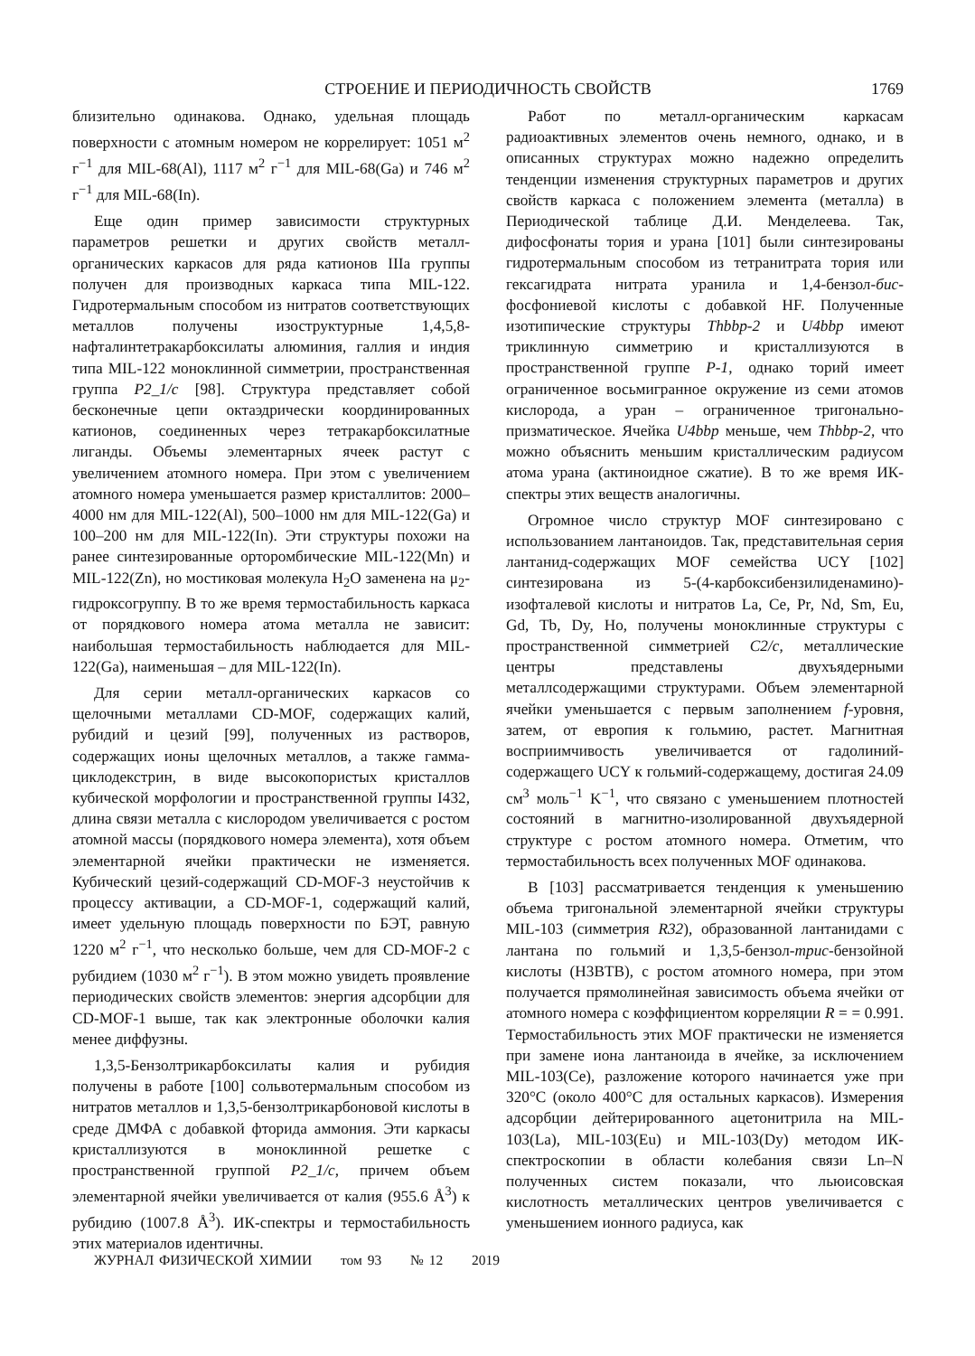СТРОЕНИЕ И ПЕРИОДИЧНОСТЬ СВОЙСТВ
1769
близительно одинакова. Однако, удельная площадь поверхности с атомным номером не коррелирует: 1051 м<sup>2</sup> г<sup>−1</sup> для MIL-68(Al), 1117 м<sup>2</sup> г<sup>−1</sup> для MIL-68(Ga) и 746 м<sup>2</sup> г<sup>−1</sup> для MIL-68(In).
Еще один пример зависимости структурных параметров решетки и других свойств металл-органических каркасов для ряда катионов IIIa группы получен для производных каркаса типа MIL-122. Гидротермальным способом из нитратов соответствующих металлов получены изоструктурные 1,4,5,8-нафталинтетракарбоксилаты алюминия, галлия и индия типа MIL-122 моноклинной симметрии, пространственная группа P2_1/c [98]. Структура представляет собой бесконечные цепи октаэдрически координированных катионов, соединенных через тетракарбоксилатные лиганды. Объемы элементарных ячеек растут с увеличением атомного номера. При этом с увеличением атомного номера уменьшается размер кристаллитов: 2000–4000 нм для MIL-122(Al), 500–1000 нм для MIL-122(Ga) и 100–200 нм для MIL-122(In). Эти структуры похожи на ранее синтезированные орторомбические MIL-122(Mn) и MIL-122(Zn), но мостиковая молекула H<sub>2</sub>O заменена на μ<sub>2</sub>-гидроксогруппу. В то же время термостабильность каркаса от порядкового номера атома металла не зависит: наибольшая термостабильность наблюдается для MIL-122(Ga), наименьшая – для MIL-122(In).
Для серии металл-органических каркасов со щелочными металлами CD-MOF, содержащих калий, рубидий и цезий [99], полученных из растворов, содержащих ионы щелочных металлов, а также гамма-циклодекстрин, в виде высокопористых кристаллов кубической морфологии и пространственной группы I432, длина связи металла с кислородом увеличивается с ростом атомной массы (порядкового номера элемента), хотя объем элементарной ячейки практически не изменяется. Кубический цезий-содержащий CD-MOF-3 неустойчив к процессу активации, а CD-MOF-1, содержащий калий, имеет удельную площадь поверхности по БЭТ, равную 1220 м<sup>2</sup> г<sup>−1</sup>, что несколько больше, чем для CD-MOF-2 с рубидием (1030 м<sup>2</sup> г<sup>−1</sup>). В этом можно увидеть проявление периодических свойств элементов: энергия адсорбции для CD-MOF-1 выше, так как электронные оболочки калия менее диффузны.
1,3,5-Бензолтрикарбоксилаты калия и рубидия получены в работе [100] сольвотермальным способом из нитратов металлов и 1,3,5-бензолтрикарбоновой кислоты в среде ДМФА с добавкой фторида аммония. Эти каркасы кристаллизуются в моноклинной решетке с пространственной группой P2_1/c, причем объем элементарной ячейки увеличивается от калия (955.6 Å<sup>3</sup>) к рубидию (1007.8 Å<sup>3</sup>). ИК-спектры и термостабильность этих материалов идентичны.
Работ по металл-органическим каркасам радиоактивных элементов очень немного, однако, и в описанных структурах можно надежно определить тенденции изменения структурных параметров и других свойств каркаса с положением элемента (металла) в Периодической таблице Д.И. Менделеева. Так, дифосфонаты тория и урана [101] были синтезированы гидротермальным способом из тетранитрата тория или гексагидрата нитрата уранила и 1,4-бензол-бис-фосфониевой кислоты с добавкой HF. Полученные изотипические структуры Thbbp-2 и U4bbp имеют триклинную симметрию и кристаллизуются в пространственной группе P-1, однако торий имеет ограниченное восьмигранное окружение из семи атомов кислорода, а уран – ограниченное тригонально-призматическое. Ячейка U4bbp меньше, чем Thbbp-2, что можно объяснить меньшим кристаллическим радиусом атома урана (актиноидное сжатие). В то же время ИК-спектры этих веществ аналогичны.
Огромное число структур MOF синтезировано с использованием лантаноидов. Так, представительная серия лантанид-содержащих MOF семейства UCY [102] синтезирована из 5-(4-карбоксибензилиденамино)-изофталевой кислоты и нитратов La, Ce, Pr, Nd, Sm, Eu, Gd, Tb, Dy, Ho, получены моноклинные структуры с пространственной симметрией C2/c, металлические центры представлены двухъядерными металлсодержащими структурами. Объем элементарной ячейки уменьшается с первым заполнением f-уровня, затем, от европия к гольмию, растет. Магнитная восприимчивость увеличивается от гадолиний-содержащего UCY к гольмий-содержащему, достигая 24.09 см<sup>3</sup> моль<sup>−1</sup> K<sup>−1</sup>, что связано с уменьшением плотностей состояний в магнитно-изолированной двухъядерной структуре с ростом атомного номера. Отметим, что термостабильность всех полученных MOF одинакова.
В [103] рассматривается тенденция к уменьшению объема тригональной элементарной ячейки структуры MIL-103 (симметрия R32), образованной лантанидами с лантана по гольмий и 1,3,5-бензол-трис-бензойной кислоты (H3BTB), с ростом атомного номера, при этом получается прямолинейная зависимость объема ячейки от атомного номера с коэффициентом корреляции R = = 0.991. Термостабильность этих MOF практически не изменяется при замене иона лантаноида в ячейке, за исключением MIL-103(Ce), разложение которого начинается уже при 320°C (около 400°C для остальных каркасов). Измерения адсорбции дейтерированного ацетонитрила на MIL-103(La), MIL-103(Eu) и MIL-103(Dy) методом ИК-спектроскопии в области колебания связи Ln–N полученных систем показали, что льюисовская кислотность металлических центров увеличивается с уменьшением ионного радиуса, как
ЖУРНАЛ ФИЗИЧЕСКОЙ ХИМИИ том 93 № 12 2019